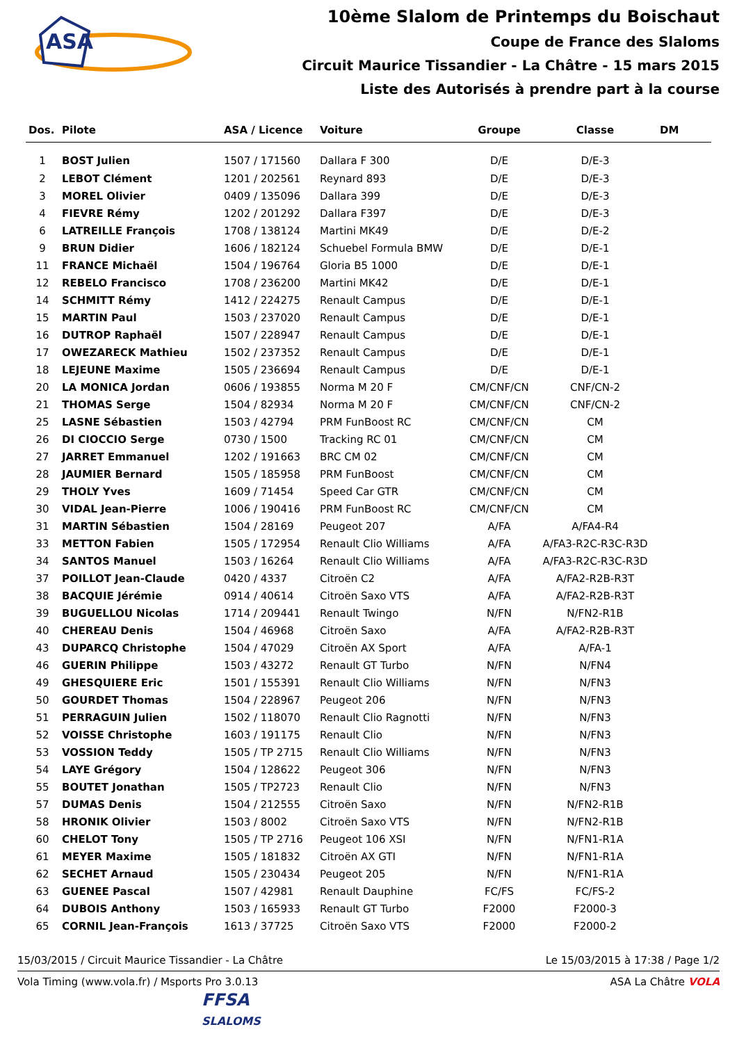ASA
10ème Slalom de Printemps du Boischaut
Coupe de France des Slaloms
Circuit Maurice Tissandier - La Châtre - 15 mars 2015
Liste des Autorisés à prendre part à la course
| Dos. | Pilote | ASA / Licence | Voiture | Groupe | Classe | DM |
| --- | --- | --- | --- | --- | --- | --- |
| 1 | BOST Julien | 1507 / 171560 | Dallara F 300 | D/E | D/E-3 | |
| 2 | LEBOT Clément | 1201 / 202561 | Reynard 893 | D/E | D/E-3 | |
| 3 | MOREL Olivier | 0409 / 135096 | Dallara 399 | D/E | D/E-3 | |
| 4 | FIEVRE Rémy | 1202 / 201292 | Dallara F397 | D/E | D/E-3 | |
| 6 | LATREILLE François | 1708 / 138124 | Martini MK49 | D/E | D/E-2 | |
| 9 | BRUN Didier | 1606 / 182124 | Schuebel Formula BMW | D/E | D/E-1 | |
| 11 | FRANCE Michaël | 1504 / 196764 | Gloria B5 1000 | D/E | D/E-1 | |
| 12 | REBELO Francisco | 1708 / 236200 | Martini MK42 | D/E | D/E-1 | |
| 14 | SCHMITT Rémy | 1412 / 224275 | Renault Campus | D/E | D/E-1 | |
| 15 | MARTIN Paul | 1503 / 237020 | Renault Campus | D/E | D/E-1 | |
| 16 | DUTROP Raphaël | 1507 / 228947 | Renault Campus | D/E | D/E-1 | |
| 17 | OWEZARECK Mathieu | 1502 / 237352 | Renault Campus | D/E | D/E-1 | |
| 18 | LEJEUNE Maxime | 1505 / 236694 | Renault Campus | D/E | D/E-1 | |
| 20 | LA MONICA Jordan | 0606 / 193855 | Norma M 20 F | CM/CNF/CN | CNF/CN-2 | |
| 21 | THOMAS Serge | 1504 / 82934 | Norma M 20 F | CM/CNF/CN | CNF/CN-2 | |
| 25 | LASNE Sébastien | 1503 / 42794 | PRM FunBoost RC | CM/CNF/CN | CM | |
| 26 | DI CIOCCIO Serge | 0730 / 1500 | Tracking RC 01 | CM/CNF/CN | CM | |
| 27 | JARRET Emmanuel | 1202 / 191663 | BRC CM 02 | CM/CNF/CN | CM | |
| 28 | JAUMIER Bernard | 1505 / 185958 | PRM FunBoost | CM/CNF/CN | CM | |
| 29 | THOLY Yves | 1609 / 71454 | Speed Car GTR | CM/CNF/CN | CM | |
| 30 | VIDAL Jean-Pierre | 1006 / 190416 | PRM FunBoost RC | CM/CNF/CN | CM | |
| 31 | MARTIN Sébastien | 1504 / 28169 | Peugeot 207 | A/FA | A/FA4-R4 | |
| 33 | METTON Fabien | 1505 / 172954 | Renault Clio Williams | A/FA | A/FA3-R2C-R3C-R3D | |
| 34 | SANTOS Manuel | 1503 / 16264 | Renault Clio Williams | A/FA | A/FA3-R2C-R3C-R3D | |
| 37 | POILLOT Jean-Claude | 0420 / 4337 | Citroën C2 | A/FA | A/FA2-R2B-R3T | |
| 38 | BACQUIE Jérémie | 0914 / 40614 | Citroën Saxo VTS | A/FA | A/FA2-R2B-R3T | |
| 39 | BUGUELLOU Nicolas | 1714 / 209441 | Renault Twingo | N/FN | N/FN2-R1B | |
| 40 | CHEREAU Denis | 1504 / 46968 | Citroën Saxo | A/FA | A/FA2-R2B-R3T | |
| 43 | DUPARCQ Christophe | 1504 / 47029 | Citroën AX Sport | A/FA | A/FA-1 | |
| 46 | GUERIN Philippe | 1503 / 43272 | Renault GT Turbo | N/FN | N/FN4 | |
| 49 | GHESQUIERE Eric | 1501 / 155391 | Renault Clio Williams | N/FN | N/FN3 | |
| 50 | GOURDET Thomas | 1504 / 228967 | Peugeot 206 | N/FN | N/FN3 | |
| 51 | PERRAGUIN Julien | 1502 / 118070 | Renault Clio Ragnotti | N/FN | N/FN3 | |
| 52 | VOISSE Christophe | 1603 / 191175 | Renault Clio | N/FN | N/FN3 | |
| 53 | VOSSION Teddy | 1505 / TP 2715 | Renault Clio Williams | N/FN | N/FN3 | |
| 54 | LAYE Grégory | 1504 / 128622 | Peugeot 306 | N/FN | N/FN3 | |
| 55 | BOUTET Jonathan | 1505 / TP2723 | Renault Clio | N/FN | N/FN3 | |
| 57 | DUMAS Denis | 1504 / 212555 | Citroën Saxo | N/FN | N/FN2-R1B | |
| 58 | HRONIK Olivier | 1503 / 8002 | Citroën Saxo VTS | N/FN | N/FN2-R1B | |
| 60 | CHELOT Tony | 1505 / TP 2716 | Peugeot 106 XSI | N/FN | N/FN1-R1A | |
| 61 | MEYER Maxime | 1505 / 181832 | Citroën AX GTI | N/FN | N/FN1-R1A | |
| 62 | SECHET Arnaud | 1505 / 230434 | Peugeot 205 | N/FN | N/FN1-R1A | |
| 63 | GUENEE Pascal | 1507 / 42981 | Renault Dauphine | FC/FS | FC/FS-2 | |
| 64 | DUBOIS Anthony | 1503 / 165933 | Renault GT Turbo | F2000 | F2000-3 | |
| 65 | CORNIL Jean-François | 1613 / 37725 | Citroën Saxo VTS | F2000 | F2000-2 | |
15/03/2015 / Circuit Maurice Tissandier - La Châtre Le 15/03/2015 à 17:38 / Page 1/2
Vola Timing (www.vola.fr) / Msports Pro 3.0.13 ASA La Châtre VOLA
FFSA
SLALOMS